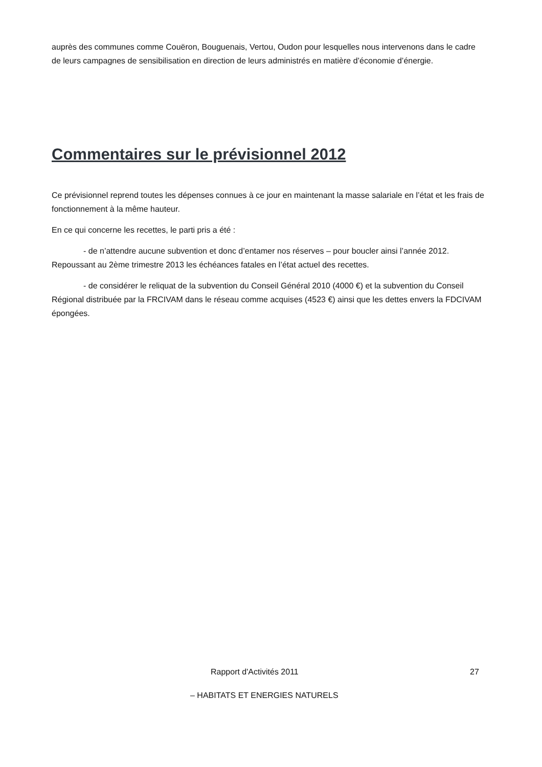auprès des communes comme Couëron, Bouguenais, Vertou, Oudon pour lesquelles nous intervenons dans le cadre de leurs campagnes de sensibilisation en direction de leurs administrés en matière d’économie d’énergie.
Commentaires sur le prévisionnel 2012
Ce prévisionnel reprend toutes les dépenses connues à ce jour en maintenant la masse salariale en l’état et les frais de fonctionnement à la même hauteur.
En ce qui concerne les recettes, le parti pris a été :
- de n’attendre aucune subvention et donc d’entamer nos réserves – pour boucler ainsi l’année 2012. Repoussant au 2ème trimestre 2013 les échéances fatales en l’état actuel des recettes.
- de considérer le reliquat de la subvention du Conseil Général 2010 (4000 €) et la subvention du Conseil Régional distribuée par la FRCIVAM dans le réseau comme acquises (4523 €) ainsi que les dettes envers la FDCIVAM épongées.
Rapport d'Activités 2011 27
– HABITATS ET ENERGIES NATURELS